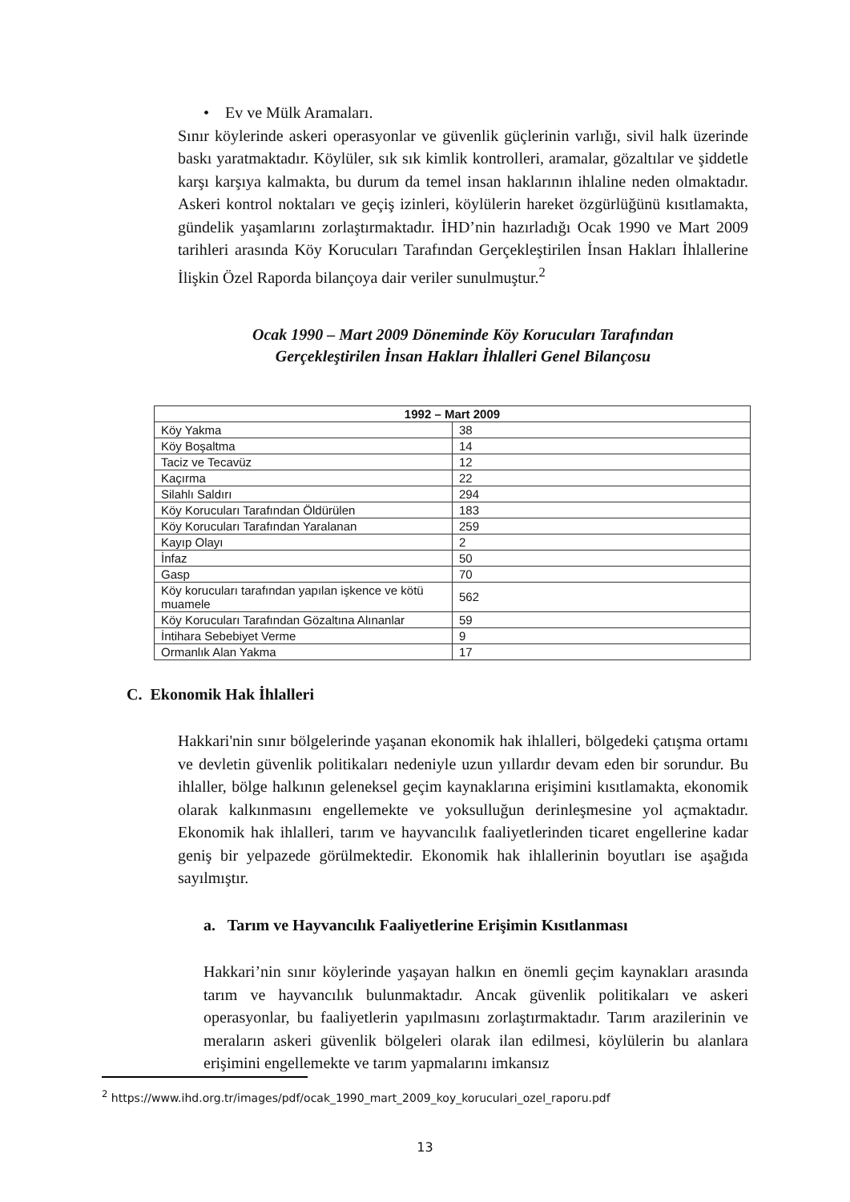• Ev ve Mülk Aramaları.
Sınır köylerinde askeri operasyonlar ve güvenlik güçlerinin varlığı, sivil halk üzerinde baskı yaratmaktadır. Köylüler, sık sık kimlik kontrolleri, aramalar, gözaltılar ve şiddetle karşı karşıya kalmakta, bu durum da temel insan haklarının ihlaline neden olmaktadır. Askeri kontrol noktaları ve geçiş izinleri, köylülerin hareket özgürlüğünü kısıtlamakta, gündelik yaşamlarını zorlaştırmaktadır. İHD’nin hazırladığı Ocak 1990 ve Mart 2009 tarihleri arasında Köy Korucuları Tarafından Gerçekleştirilen İnsan Hakları İhlallerine İlişkin Özel Raporda bilançoya dair veriler sunulmuştur.<sup>2</sup>
Ocak 1990 – Mart 2009 Döneminde Köy Korucuları Tarafından
Gerçekleştirilen İnsan Hakları İhlalleri Genel Bilançosu
| 1992 – Mart 2009 | |
| --- | --- |
| Köy Yakma | 38 |
| Köy Boşaltma | 14 |
| Taciz ve Tecavüz | 12 |
| Kaçırma | 22 |
| Silahlı Saldırı | 294 |
| Köy Korucuları Tarafından Öldürülen | 183 |
| Köy Korucuları Tarafından Yaralanan | 259 |
| Kayıp Olayı | 2 |
| İnfaz | 50 |
| Gasp | 70 |
| Köy korucuları tarafından yapılan işkence ve kötü muamele | 562 |
| Köy Korucuları Tarafından Gözaltına Alınanlar | 59 |
| İntihara Sebebiyet Verme | 9 |
| Ormanlık Alan Yakma | 17 |
C. Ekonomik Hak İhlalleri
Hakkari'nin sınır bölgelerinde yaşanan ekonomik hak ihlalleri, bölgedeki çatışma ortamı ve devletin güvenlik politikaları nedeniyle uzun yıllardır devam eden bir sorundur. Bu ihlaller, bölge halkının geleneksel geçim kaynaklarına erişimini kısıtlamakta, ekonomik olarak kalkınmasını engellemekte ve yoksulluğun derinleşmesine yol açmaktadır. Ekonomik hak ihlalleri, tarım ve hayvancılık faaliyetlerinden ticaret engellerine kadar geniş bir yelpazede görülmektedir. Ekonomik hak ihlallerinin boyutları ise aşağıda sayılmıştır.
a. Tarım ve Hayvancılık Faaliyetlerine Erişimin Kısıtlanması
Hakkari’nin sınır köylerinde yaşayan halkın en önemli geçim kaynakları arasında tarım ve hayvancılık bulunmaktadır. Ancak güvenlik politikaları ve askeri operasyonlar, bu faaliyetlerin yapılmasını zorlaştırmaktadır. Tarım arazilerinin ve meraların askeri güvenlik bölgeleri olarak ilan edilmesi, köylülerin bu alanlara erişimini engellemekte ve tarım yapmalarını imkansız
<sup>2</sup> https://www.ihd.org.tr/images/pdf/ocak_1990_mart_2009_koy_koruculari_ozel_raporu.pdf
13